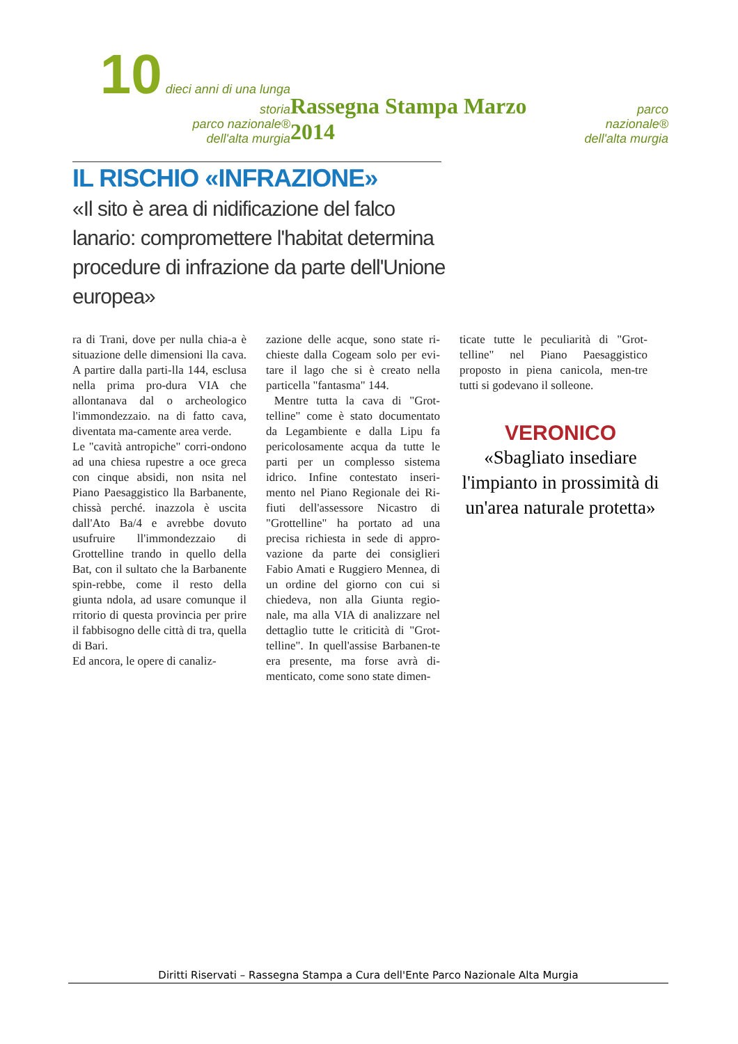10 dieci anni di una lunga storia
parco nazionale®
dell'alta murgia
Rassegna Stampa Marzo 2014
parco nazionale®
dell'alta murgia
IL RISCHIO «INFRAZIONE»
«Il sito è area di nidificazione del falco lanario: compromettere l'habitat determina procedure di infrazione da parte dell'Unione europea»
ra di Trani, dove per nulla chia-a è situazione delle dimensioni lla cava. A partire dalla parti-lla 144, esclusa nella prima pro-dura VIA che allontanava dal o archeologico l'immondezzaio. na di fatto cava, diventata ma-camente area verde.
Le "cavità antropiche" corri-ondono ad una chiesa rupestre a oce greca con cinque absidi, non nsita nel Piano Paesaggistico lla Barbanente, chissà perché. inazzola è uscita dall'Ato Ba/4 e avrebbe dovuto usufruire ll'immondezzaio di Grottelline trando in quello della Bat, con il sultato che la Barbanente spin-rebbe, come il resto della giunta ndola, ad usare comunque il rritorio di questa provincia per prire il fabbisogno delle città di tra, quella di Bari.
Ed ancora, le opere di canaliz-
zazione delle acque, sono state ri-chieste dalla Cogeam solo per evi-tare il lago che si è creato nella particella "fantasma" 144.
Mentre tutta la cava di "Grot-telline" come è stato documentato da Legambiente e dalla Lipu fa pericolosamente acqua da tutte le parti per un complesso sistema idrico. Infine contestato inseri-mento nel Piano Regionale dei Ri-fiuti dell'assessore Nicastro di "Grottelline" ha portato ad una precisa richiesta in sede di appro-vazione da parte dei consiglieri Fabio Amati e Ruggiero Mennea, di un ordine del giorno con cui si chiedeva, non alla Giunta regio-nale, ma alla VIA di analizzare nel dettaglio tutte le criticità di "Grot-telline". In quell'assise Barbanen-te era presente, ma forse avrà di-menticato, come sono state dimen-
ticate tutte le peculiarità di "Grot-telline" nel Piano Paesaggistico proposto in piena canicola, men-tre tutti si godevano il solleone.
VERONICO
«Sbagliato insediare l'impianto in prossimità di un'area naturale protetta»
Diritti Riservati – Rassegna Stampa a Cura dell'Ente Parco Nazionale Alta Murgia